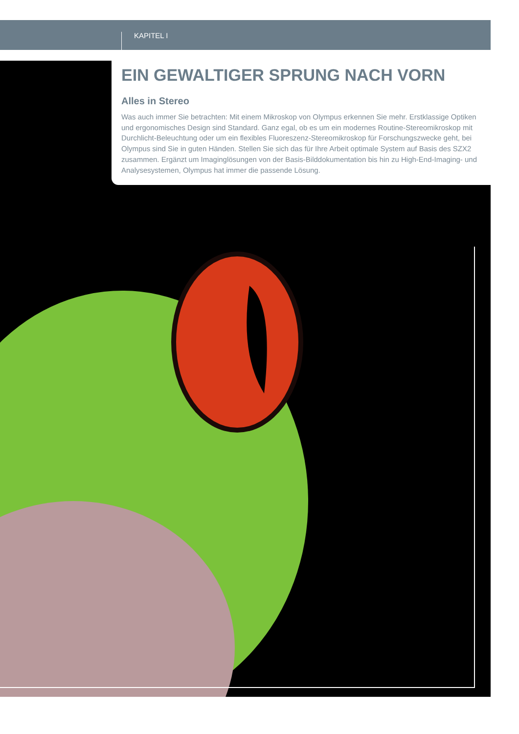KAPITEL I
EIN GEWALTIGER SPRUNG NACH VORN
Alles in Stereo
Was auch immer Sie betrachten: Mit einem Mikroskop von Olympus erkennen Sie mehr. Erst­klassige Optiken und ergonomisches Design sind Standard. Ganz egal, ob es um ein modernes Routine-Stereomikroskop mit Durchlicht-Beleuchtung oder um ein flexibles Fluoreszenz-Stereo­mikroskop für Forschungszwecke geht, bei Olympus sind Sie in guten Händen. Stellen Sie sich das für Ihre Arbeit optimale System auf Basis des SZX2 zusammen. Ergänzt um Imaginglösungen von der Basis-Bilddokumentation bis hin zu High-End-Imaging- und Analysesystemen, Olympus hat immer die passende Lösung.